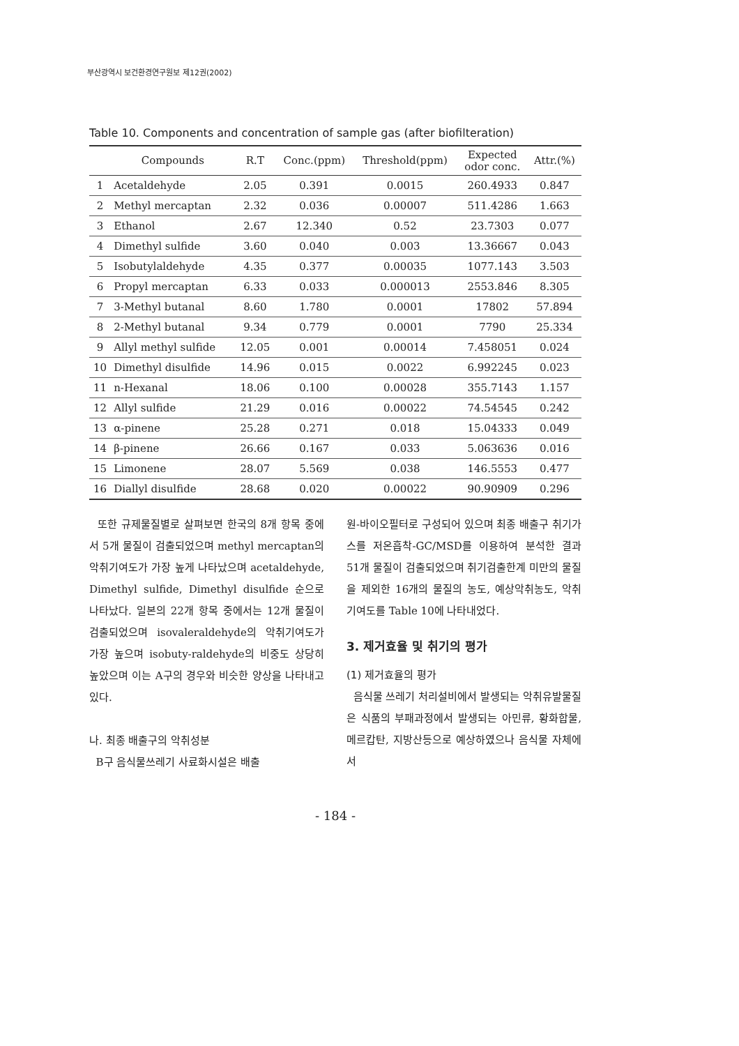부산광역시 보건환경연구원보 제12권(2002)
Table 10. Components and concentration of sample gas (after biofilteration)
| | Compounds | R.T | Conc.(ppm) | Threshold(ppm) | Expected odor conc. | Attr.(%) |
| --- | --- | --- | --- | --- | --- | --- |
| 1 | Acetaldehyde | 2.05 | 0.391 | 0.0015 | 260.4933 | 0.847 |
| 2 | Methyl mercaptan | 2.32 | 0.036 | 0.00007 | 511.4286 | 1.663 |
| 3 | Ethanol | 2.67 | 12.340 | 0.52 | 23.7303 | 0.077 |
| 4 | Dimethyl sulfide | 3.60 | 0.040 | 0.003 | 13.36667 | 0.043 |
| 5 | Isobutylaldehyde | 4.35 | 0.377 | 0.00035 | 1077.143 | 3.503 |
| 6 | Propyl mercaptan | 6.33 | 0.033 | 0.000013 | 2553.846 | 8.305 |
| 7 | 3-Methyl butanal | 8.60 | 1.780 | 0.0001 | 17802 | 57.894 |
| 8 | 2-Methyl butanal | 9.34 | 0.779 | 0.0001 | 7790 | 25.334 |
| 9 | Allyl methyl sulfide | 12.05 | 0.001 | 0.00014 | 7.458051 | 0.024 |
| 10 | Dimethyl disulfide | 14.96 | 0.015 | 0.0022 | 6.992245 | 0.023 |
| 11 | n-Hexanal | 18.06 | 0.100 | 0.00028 | 355.7143 | 1.157 |
| 12 | Allyl sulfide | 21.29 | 0.016 | 0.00022 | 74.54545 | 0.242 |
| 13 | α-pinene | 25.28 | 0.271 | 0.018 | 15.04333 | 0.049 |
| 14 | β-pinene | 26.66 | 0.167 | 0.033 | 5.063636 | 0.016 |
| 15 | Limonene | 28.07 | 5.569 | 0.038 | 146.5553 | 0.477 |
| 16 | Diallyl disulfide | 28.68 | 0.020 | 0.00022 | 90.90909 | 0.296 |
또한 규제물질별로 살펴보면 한국의 8개 항목 중에서 5개 물질이 검출되었으며 methyl mercaptan의 악취기여도가 가장 높게 나타났으며 acetaldehyde, Dimethyl sulfide, Dimethyl disulfide 순으로 나타났다. 일본의 22개 항목 중에서는 12개 물질이 검출되었으며 isovaleraldehyde의 악취기여도가 가장 높으며 isobuty-raldehyde의 비중도 상당히 높았으며 이는 A구의 경우와 비슷한 양상을 나타내고 있다.
나. 최종 배출구의 악취성분
B구 음식물쓰레기 사료화시설은 배출
원-바이오필터로 구성되어 있으며 최종 배출구 취기가스를 저온흡착-GC/MSD를 이용하여 분석한 결과 51개 물질이 검출되었으며 취기검출한계 미만의 물질을 제외한 16개의 물질의 농도, 예상악취농도, 악취 기여도를 Table 10에 나타내었다.
3. 제거효율 및 취기의 평가
(1) 제거효율의 평가
음식물 쓰레기 처리설비에서 발생되는 악취유발물질은 식품의 부패과정에서 발생되는 아민류, 황화합물, 메르캅탄, 지방산등으로 예상하였으나 음식물 자체에서
- 184 -